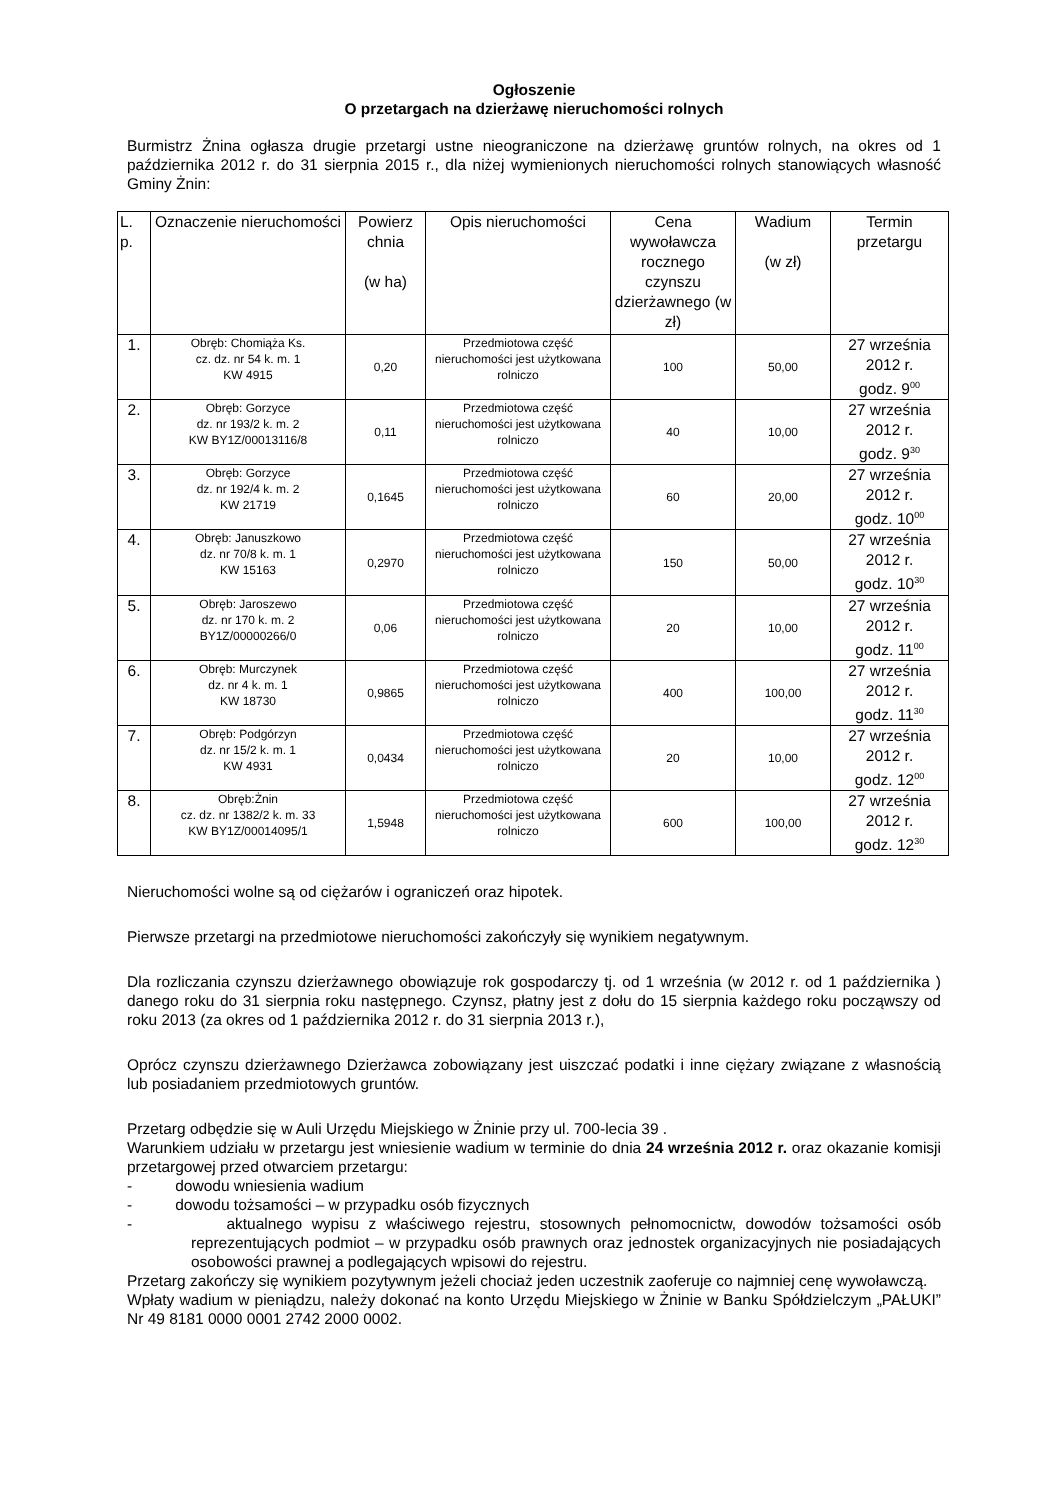Ogłoszenie
O przetargach na dzierżawę nieruchomości rolnych
Burmistrz Żnina ogłasza drugie przetargi ustne nieograniczone na dzierżawę gruntów rolnych, na okres od 1 października 2012 r. do 31 sierpnia 2015 r., dla niżej wymienionych nieruchomości rolnych stanowiących własność Gminy Żnin:
| L. p. | Oznaczenie nieruchomości | Powierz chnia (w ha) | Opis nieruchomości | Cena wywoławcza rocznego czynszu dzierżawnego (w zł) | Wadium (w zł) | Termin przetargu |
| --- | --- | --- | --- | --- | --- | --- |
| 1. | Obręb: Chomiąża Ks. cz. dz. nr 54 k. m. 1 KW 4915 | 0,20 | Przedmiotowa część nieruchomości jest użytkowana rolniczo | 100 | 50,00 | 27 września 2012 r. godz. 9<sup>00</sup> |
| 2. | Obręb: Gorzyce dz. nr 193/2 k. m. 2 KW BY1Z/00013116/8 | 0,11 | Przedmiotowa część nieruchomości jest użytkowana rolniczo | 40 | 10,00 | 27 września 2012 r. godz. 9<sup>30</sup> |
| 3. | Obręb: Gorzyce dz. nr 192/4 k. m. 2 KW 21719 | 0,1645 | Przedmiotowa część nieruchomości jest użytkowana rolniczo | 60 | 20,00 | 27 września 2012 r. godz. 10<sup>00</sup> |
| 4. | Obręb: Januszkowo dz. nr 70/8 k. m. 1 KW 15163 | 0,2970 | Przedmiotowa część nieruchomości jest użytkowana rolniczo | 150 | 50,00 | 27 września 2012 r. godz. 10<sup>30</sup> |
| 5. | Obręb: Jaroszewo dz. nr 170 k. m. 2 BY1Z/00000266/0 | 0,06 | Przedmiotowa część nieruchomości jest użytkowana rolniczo | 20 | 10,00 | 27 września 2012 r. godz. 11<sup>00</sup> |
| 6. | Obręb: Murczynek dz. nr 4 k. m. 1 KW 18730 | 0,9865 | Przedmiotowa część nieruchomości jest użytkowana rolniczo | 400 | 100,00 | 27 września 2012 r. godz. 11<sup>30</sup> |
| 7. | Obręb: Podgórzyn dz. nr 15/2 k. m. 1 KW 4931 | 0,0434 | Przedmiotowa część nieruchomości jest użytkowana rolniczo | 20 | 10,00 | 27 września 2012 r. godz. 12<sup>00</sup> |
| 8. | Obręb:Żnin cz. dz. nr 1382/2 k. m. 33 KW BY1Z/00014095/1 | 1,5948 | Przedmiotowa część nieruchomości jest użytkowana rolniczo | 600 | 100,00 | 27 września 2012 r. godz. 12<sup>30</sup> |
Nieruchomości wolne są od ciężarów i ograniczeń oraz hipotek.
Pierwsze przetargi na przedmiotowe nieruchomości zakończyły się wynikiem negatywnym.
Dla rozliczania czynszu dzierżawnego obowiązuje rok gospodarczy tj. od 1 września (w 2012 r. od 1 października ) danego roku do 31 sierpnia roku następnego. Czynsz, płatny jest z dołu do 15 sierpnia każdego roku począwszy od roku 2013 (za okres od 1 października 2012 r. do 31 sierpnia 2013 r.),
Oprócz czynszu dzierżawnego Dzierżawca zobowiązany jest uiszczać podatki i inne ciężary związane z własnością lub posiadaniem przedmiotowych gruntów.
Przetarg odbędzie się w Auli Urzędu Miejskiego w Żninie przy ul. 700-lecia 39 .
Warunkiem udziału w przetargu jest wniesienie wadium w terminie do dnia 24 września 2012 r. oraz okazanie komisji przetargowej przed otwarciem przetargu:
- dowodu wniesienia wadium
- dowodu tożsamości – w przypadku osób fizycznych
- aktualnego wypisu z właściwego rejestru, stosownych pełnomocnictw, dowodów tożsamości osób reprezentujących podmiot – w przypadku osób prawnych oraz jednostek organizacyjnych nie posiadających osobowości prawnej a podlegających wpisowi do rejestru.
Przetarg zakończy się wynikiem pozytywnym jeżeli chociaż jeden uczestnik zaoferuje co najmniej cenę wywoławczą.
Wpłaty wadium w pieniądzu, należy dokonać na konto Urzędu Miejskiego w Żninie w Banku Spółdzielczym „PAŁUKI” Nr 49 8181 0000 0001 2742 2000 0002.